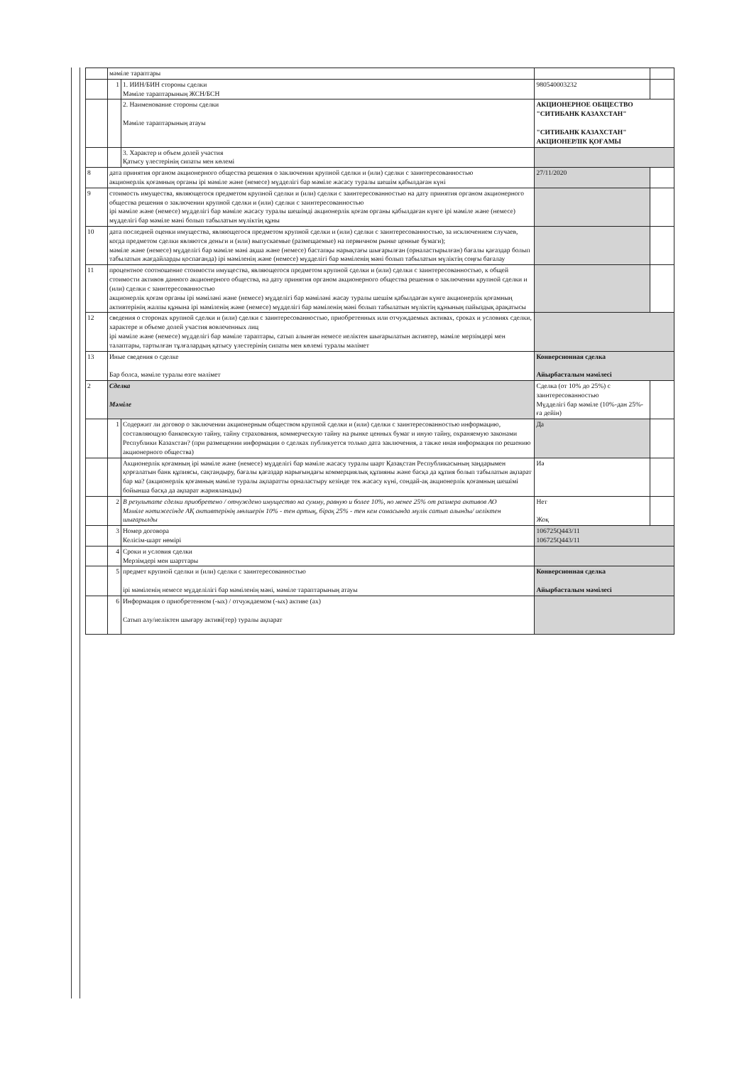| | мәміле тараптары | | | |
| | 1 | 1. ИИН/БИН стороны сделки Мәміле тараптарының ЖСН/БСН | 980540003232 | |
| | | 2. Наименование стороны сделки Мәміле тараптарының атауы | АКЦИОНЕРНОЕ ОБЩЕСТВО "СИТИБАНК КАЗАХСТАН" "СИТИБАНК КАЗАХСТАН" АКЦИОНЕРЛІК ҚОҒАМЫ | |
| | | 3. Характер и объем долей участия Қатысу үлестерінің сипаты мен көлемі | | |
| 8 | дата принятия органом акционерного общества решения о заключении крупной сделки и (или) сделки с заинтересованностью акционерлік қоғамның органы ірі мәміле және (немесе) мүдделігі бар мәміле жасасу туралы шешім қабылдаған күні | | 27/11/2020 | |
| 9 | стоимость имущества, являющегося предметом крупной сделки и (или) сделки с заинтересованностью на дату принятия органом акционерного общества решения о заключении крупной сделки и (или) сделки с заинтересованностью ірі мәміле және (немесе) мүдделігі бар мәміле жасасу туралы шешімді акционерлік қоғам органы қабылдаған күнге ірі мәміле және (немесе) мүдделігі бар мәміле мәні болып табылатын мүліктің құны | | | |
| 10 | дата последней оценки имущества, являющегося предметом крупной сделки и (или) сделки с заинтересованностью, за исключением случаев, когда предметом сделки являются деньги и (или) выпускаемые (размещаемые) на первичном рынке ценные бумаги); мәміле және (немесе) мүдделігі бар мәміле мәні ақша және (немесе) бастапқы нарықтағы шығарылған (орналастырылған) бағалы қағаздар болып табылатын жағдайларды қоспағанда) ірі мәміленің және (немесе) мүдделігі бар мәміленің мәні болып табылатын мүліктің соңғы бағалау | | | |
| 11 | процентное соотношение стоимости имущества, являющегося предметом крупной сделки и (или) сделки с заинтересованностью, к общей стоимости активов данного акционерного общества, на дату принятия органом акционерного общества решения о заключении крупной сделки и (или) сделки с заинтересованностью акционерлік қоғам органы ірі мәміләні және (немесе) мүдделігі бар мәміләні жасау туралы шешім қабылдаған күнге акционерлік қоғамның активтерінің жалпы құнына ірі мәміленің және (немесе) мүдделігі бар мәміленің мәні болып табылатын мүліктің құнының пайыздық арақатысы | | | |
| 12 | сведения о сторонах крупной сделки и (или) сделки с заинтересованностью, приобретенных или отчуждаемых активах, сроках и условиях сделки, характере и объеме долей участия вовлеченных лиц ірі мәміле және (немесе) мүдделігі бар мәміле тараптары, сатып алынған немесе иеліктен шығарылатын активтер, мәміле мерзімдері мен талаптары, тартылған тұлғалардың қатысу үлестерінің сипаты мен көлемі туралы мәлімет | | | |
| 13 | Иные сведения о сделке Бар болса, мәміле туралы өзге мәлімет | | Конверсионная сделка Айырбасталым мәмілесі | |
| 2 | Сделка Мәміле | | Сделка (от 10% до 25%) с заинтересованностью Мүдделігі бар мәміле (10%-дан 25%-ға дейін) | |
| | 1 | Содержит ли договор о заключении акционерным обществом крупной сделки и (или) сделки с заинтересованностью информацию, составляющую банковскую тайну, тайну страхования, коммерческую тайну на рынке ценных бумаг и иную тайну, охраняемую законами Республики Казахстан? (при размещении информации о сделках публикуется только дата заключения, а также иная информация по решению акционерного общества) | Да | |
| | | Акционерлік қоғамның ірі мәміле және (немесе) мүдделігі бар мәміле жасасу туралы шарт Қазақстан Республикасының заңдарымен қорғалатын банк құпиясы, сақтандыру, бағалы қағаздар нарығындағы коммерциялық құпияны және басқа да құпия болып табылатын ақпарат бар ма? (акционерлік қоғамның мәміле туралы ақпаратты орналастыру кезінде тек жасасу күні, сондай-ақ акционерлік қоғамның шешімі бойынша басқа да ақпарат жарияланады) | Иә | |
| | 2 | В результате сделки приобретено / отчуждено имущество на сумму, равную и более 10%, но менее 25% от размера активов АО Мәміле нәтижесінде АҚ активтерінің мөлшерін 10% - тен артық, бірақ 25% - тен кем сомасында мүлік сатып алынды/ иеліктен шығарылды | Нет Жоқ | |
| | 3 | Номер договора Келісім-шарт нөмірі | 106725Q443/11 106725Q443/11 | |
| | 4 | Сроки и условия сделки Мерзімдері мен шарттары | | |
| | 5 | предмет крупной сделки и (или) сделки с заинтересованностью ірі мәміленің немесе мүдделілігі бар мәміленің мәні, мәміле тараптарының атауы | Конверсионная сделка Айырбасталым мәмілесі | |
| | 6 | Информация о приобретенном (-ых) / отчуждаемом (-ых) активе (ах) Сатып алу/иеліктен шығару активі(тер) туралы ақпарат | | |